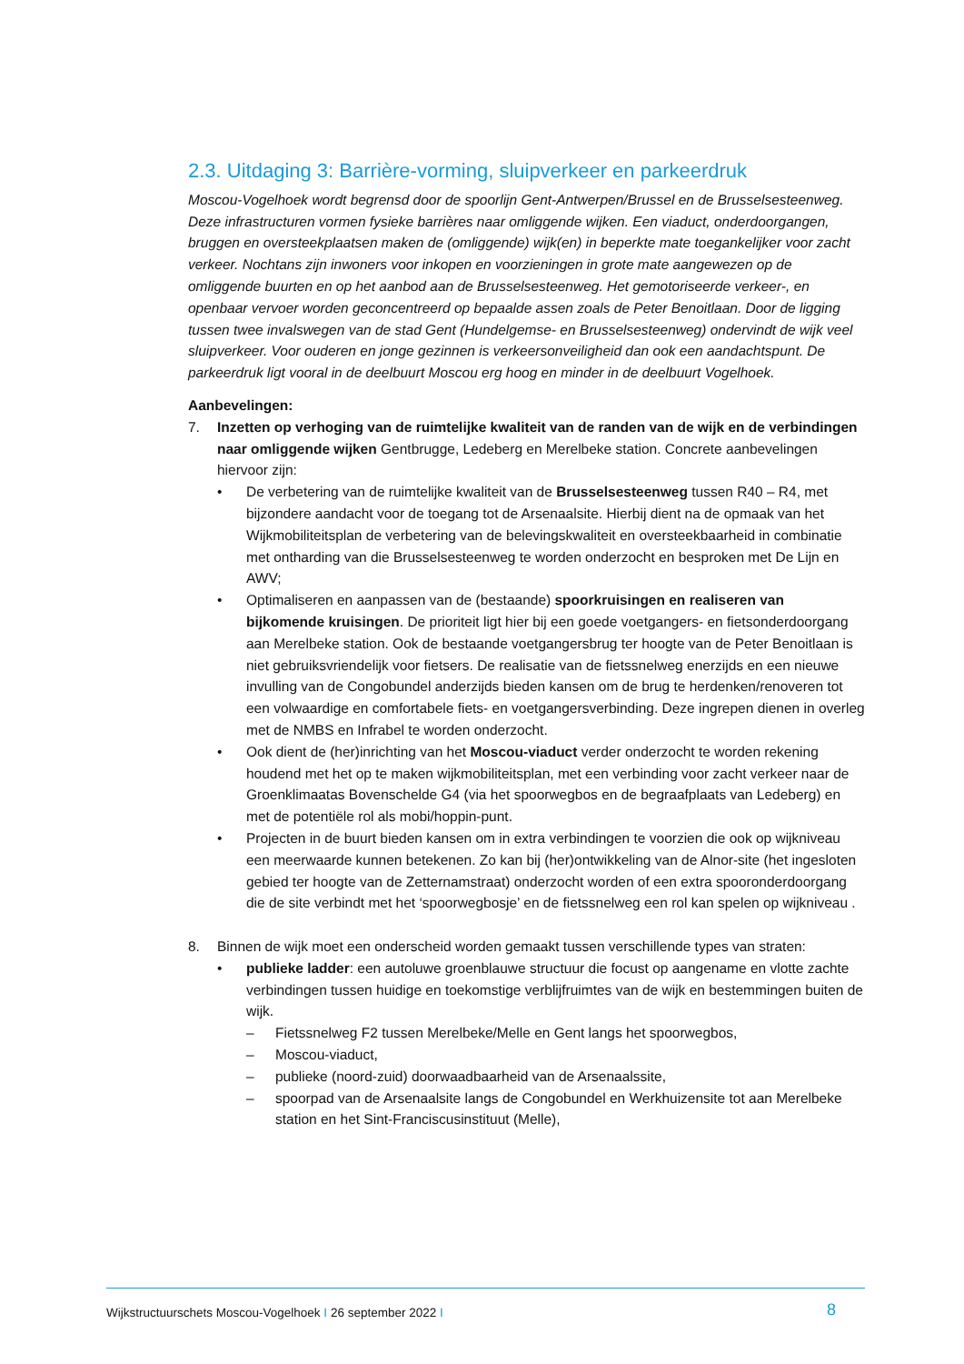2.3. Uitdaging 3: Barrière-vorming, sluipverkeer en parkeerdruk
Moscou-Vogelhoek wordt begrensd door de spoorlijn Gent-Antwerpen/Brussel en de Brusselsesteenweg. Deze infrastructuren vormen fysieke barrières naar omliggende wijken. Een viaduct, onderdoorgangen, bruggen en oversteekplaatsen maken de (omliggende) wijk(en) in beperkte mate toegankelijker voor zacht verkeer. Nochtans zijn inwoners voor inkopen en voorzieningen in grote mate aangewezen op de omliggende buurten en op het aanbod aan de Brusselsesteenweg. Het gemotoriseerde verkeer-, en openbaar vervoer worden geconcentreerd op bepaalde assen zoals de Peter Benoitlaan. Door de ligging tussen twee invalswegen van de stad Gent (Hundelgemse- en Brusselsesteenweg) ondervindt de wijk veel sluipverkeer. Voor ouderen en jonge gezinnen is verkeersonveiligheid dan ook een aandachtspunt. De parkeerdruk ligt vooral in de deelbuurt Moscou erg hoog en minder in de deelbuurt Vogelhoek.
Aanbevelingen:
7. Inzetten op verhoging van de ruimtelijke kwaliteit van de randen van de wijk en de verbindingen naar omliggende wijken Gentbrugge, Ledeberg en Merelbeke station. Concrete aanbevelingen hiervoor zijn:
• De verbetering van de ruimtelijke kwaliteit van de Brusselsesteenweg tussen R40 – R4, met bijzondere aandacht voor de toegang tot de Arsenaalsite. Hierbij dient na de opmaak van het Wijkmobiliteitsplan de verbetering van de belevingskwaliteit en oversteekbaarheid in combinatie met ontharding van die Brusselsesteenweg te worden onderzocht en besproken met De Lijn en AWV;
• Optimaliseren en aanpassen van de (bestaande) spoorkruisingen en realiseren van bijkomende kruisingen. De prioriteit ligt hier bij een goede voetgangers- en fietsonderdoorgang aan Merelbeke station. Ook de bestaande voetgangersbrug ter hoogte van de Peter Benoitlaan is niet gebruiksvriendelijk voor fietsers. De realisatie van de fietssnelweg enerzijds en een nieuwe invulling van de Congobundel anderzijds bieden kansen om de brug te herdenken/renoveren tot een volwaardige en comfortabele fiets- en voetgangersverbinding. Deze ingrepen dienen in overleg met de NMBS en Infrabel te worden onderzocht.
• Ook dient de (her)inrichting van het Moscou-viaduct verder onderzocht te worden rekening houdend met het op te maken wijkmobiliteitsplan, met een verbinding voor zacht verkeer naar de Groenklimaatas Bovenschelde G4 (via het spoorwegbos en de begraafplaats van Ledeberg) en met de potentiële rol als mobi/hoppin-punt.
• Projecten in de buurt bieden kansen om in extra verbindingen te voorzien die ook op wijkniveau een meerwaarde kunnen betekenen. Zo kan bij (her)ontwikkeling van de Alnor-site (het ingesloten gebied ter hoogte van de Zetternamstraat) onderzocht worden of een extra spooronderdoorgang die de site verbindt met het ‘spoorwegbosje’ en de fietssnelweg een rol kan spelen op wijkniveau .
8. Binnen de wijk moet een onderscheid worden gemaakt tussen verschillende types van straten:
• publieke ladder: een autoluwe groenblauwe structuur die focust op aangename en vlotte zachte verbindingen tussen huidige en toekomstige verblijfruimtes van de wijk en bestemmingen buiten de wijk.
– Fietssnelweg F2 tussen Merelbeke/Melle en Gent langs het spoorwegbos,
– Moscou-viaduct,
– publieke (noord-zuid) doorwaadbaarheid van de Arsenaalssite,
– spoorpad van de Arsenaalsite langs de Congobundel en Werkhuizensite tot aan Merelbeke station en het Sint-Franciscusinstituut (Melle),
Wijkstructuurschets Moscou-Vogelhoek I 26 september 2022 I
8